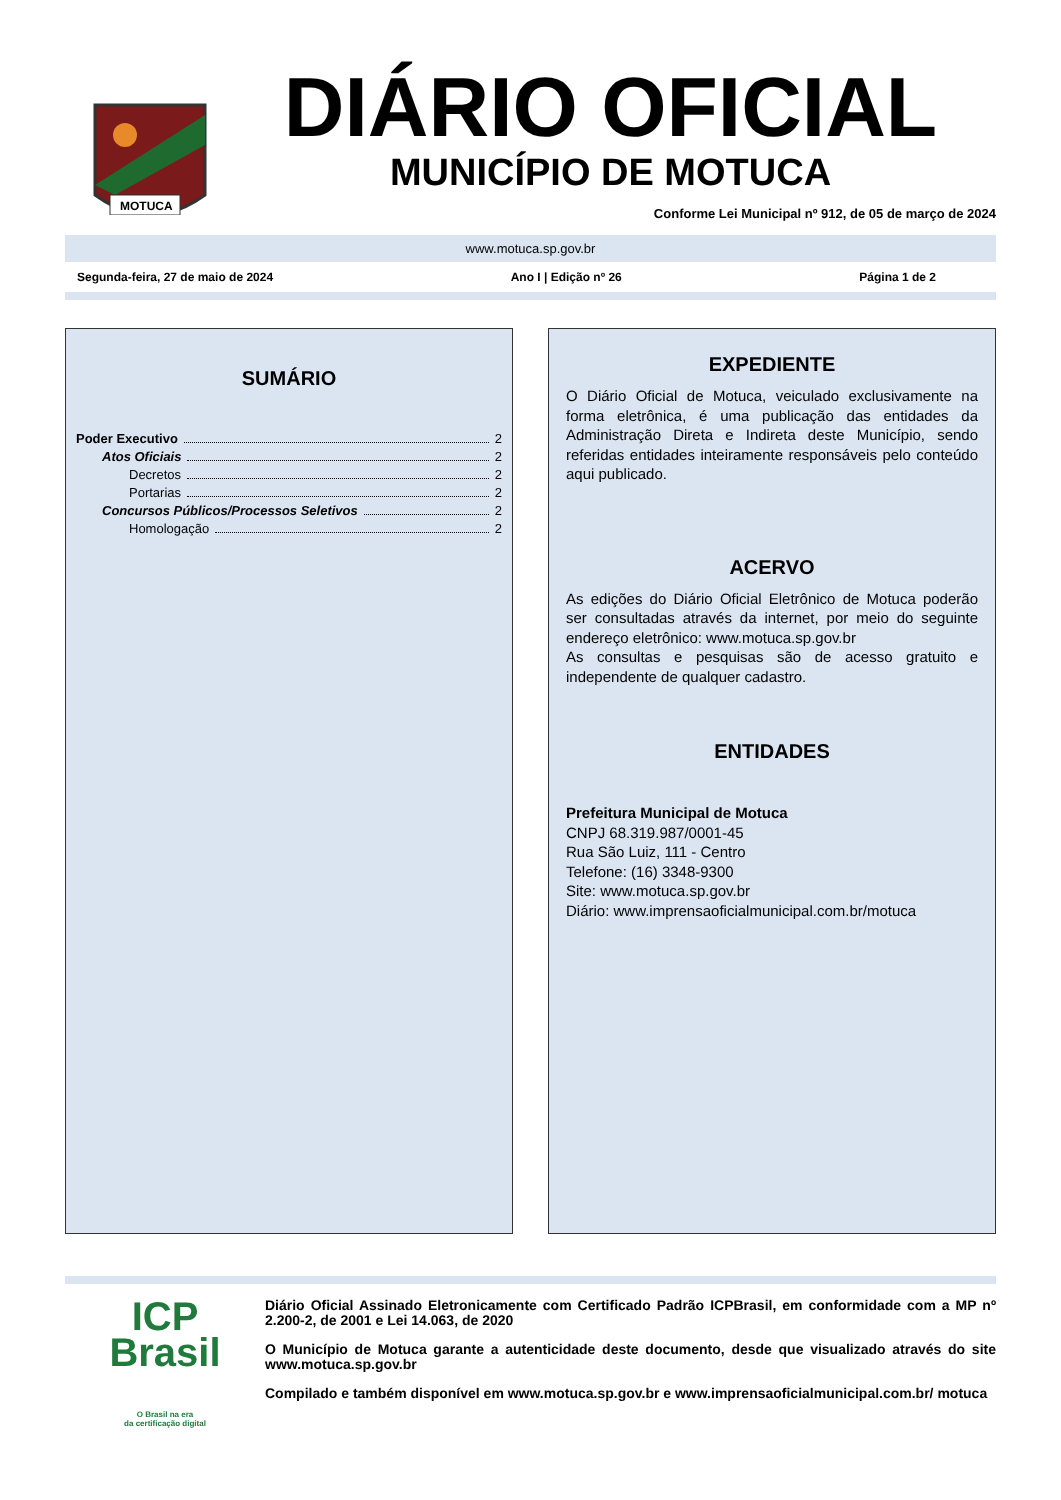MOTUCA
DIÁRIO OFICIAL
MUNICÍPIO DE MOTUCA
Conforme Lei Municipal nº 912, de 05 de março de 2024
www.motuca.sp.gov.br
Segunda-feira, 27 de maio de 2024 Ano I | Edição nº 26 Página 1 de 2
SUMÁRIO
Poder Executivo 2
Atos Oficiais 2
Decretos 2
Portarias 2
Concursos Públicos/Processos Seletivos 2
Homologação 2
EXPEDIENTE
O Diário Oficial de Motuca, veiculado exclusivamente na forma eletrônica, é uma publicação das entidades da Administração Direta e Indireta deste Município, sendo referidas entidades inteiramente responsáveis pelo conteúdo aqui publicado.
ACERVO
As edições do Diário Oficial Eletrônico de Motuca poderão ser consultadas através da internet, por meio do seguinte endereço eletrônico: www.motuca.sp.gov.br
As consultas e pesquisas são de acesso gratuito e independente de qualquer cadastro.
ENTIDADES
Prefeitura Municipal de Motuca
CNPJ 68.319.987/0001-45
Rua São Luiz, 111 - Centro
Telefone: (16) 3348-9300
Site: www.motuca.sp.gov.br
Diário: www.imprensaoficialmunicipal.com.br/motuca
ICP
Brasil
O Brasil na era
da certificação digital
Diário Oficial Assinado Eletronicamente com Certificado Padrão ICPBrasil, em conformidade com a MP nº 2.200-2, de 2001 e Lei 14.063, de 2020
O Município de Motuca garante a autenticidade deste documento, desde que visualizado através do site www.motuca.sp.gov.br
Compilado e também disponível em www.motuca.sp.gov.br e www.imprensaoficialmunicipal.com.br/ motuca